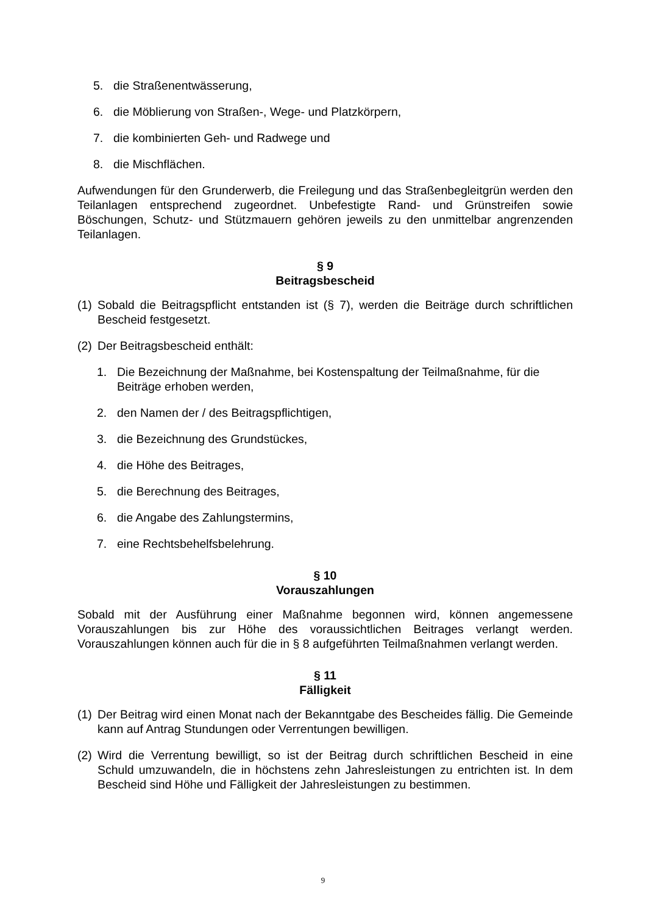5. die Straßenentwässerung,
6. die Möblierung von Straßen-, Wege- und Platzkörpern,
7. die kombinierten Geh- und Radwege und
8. die Mischflächen.
Aufwendungen für den Grunderwerb, die Freilegung und das Straßenbegleitgrün werden den Teilanlagen entsprechend zugeordnet. Unbefestigte Rand- und Grünstreifen sowie Böschungen, Schutz- und Stützmauern gehören jeweils zu den unmittelbar angrenzenden Teilanlagen.
§ 9
Beitragsbescheid
(1) Sobald die Beitragspflicht entstanden ist (§ 7), werden die Beiträge durch schriftlichen Bescheid festgesetzt.
(2) Der Beitragsbescheid enthält:
1. Die Bezeichnung der Maßnahme, bei Kostenspaltung der Teilmaßnahme, für die Beiträge erhoben werden,
2. den Namen der / des Beitragspflichtigen,
3. die Bezeichnung des Grundstückes,
4. die Höhe des Beitrages,
5. die Berechnung des Beitrages,
6. die Angabe des Zahlungstermins,
7. eine Rechtsbehelfsbelehrung.
§ 10
Vorauszahlungen
Sobald mit der Ausführung einer Maßnahme begonnen wird, können angemessene Vorauszahlungen bis zur Höhe des voraussichtlichen Beitrages verlangt werden. Vorauszahlungen können auch für die in § 8 aufgeführten Teilmaßnahmen verlangt werden.
§ 11
Fälligkeit
(1) Der Beitrag wird einen Monat nach der Bekanntgabe des Bescheides fällig. Die Gemeinde kann auf Antrag Stundungen oder Verrentungen bewilligen.
(2) Wird die Verrentung bewilligt, so ist der Beitrag durch schriftlichen Bescheid in eine Schuld umzuwandeln, die in höchstens zehn Jahresleistungen zu entrichten ist. In dem Bescheid sind Höhe und Fälligkeit der Jahresleistungen zu bestimmen.
9